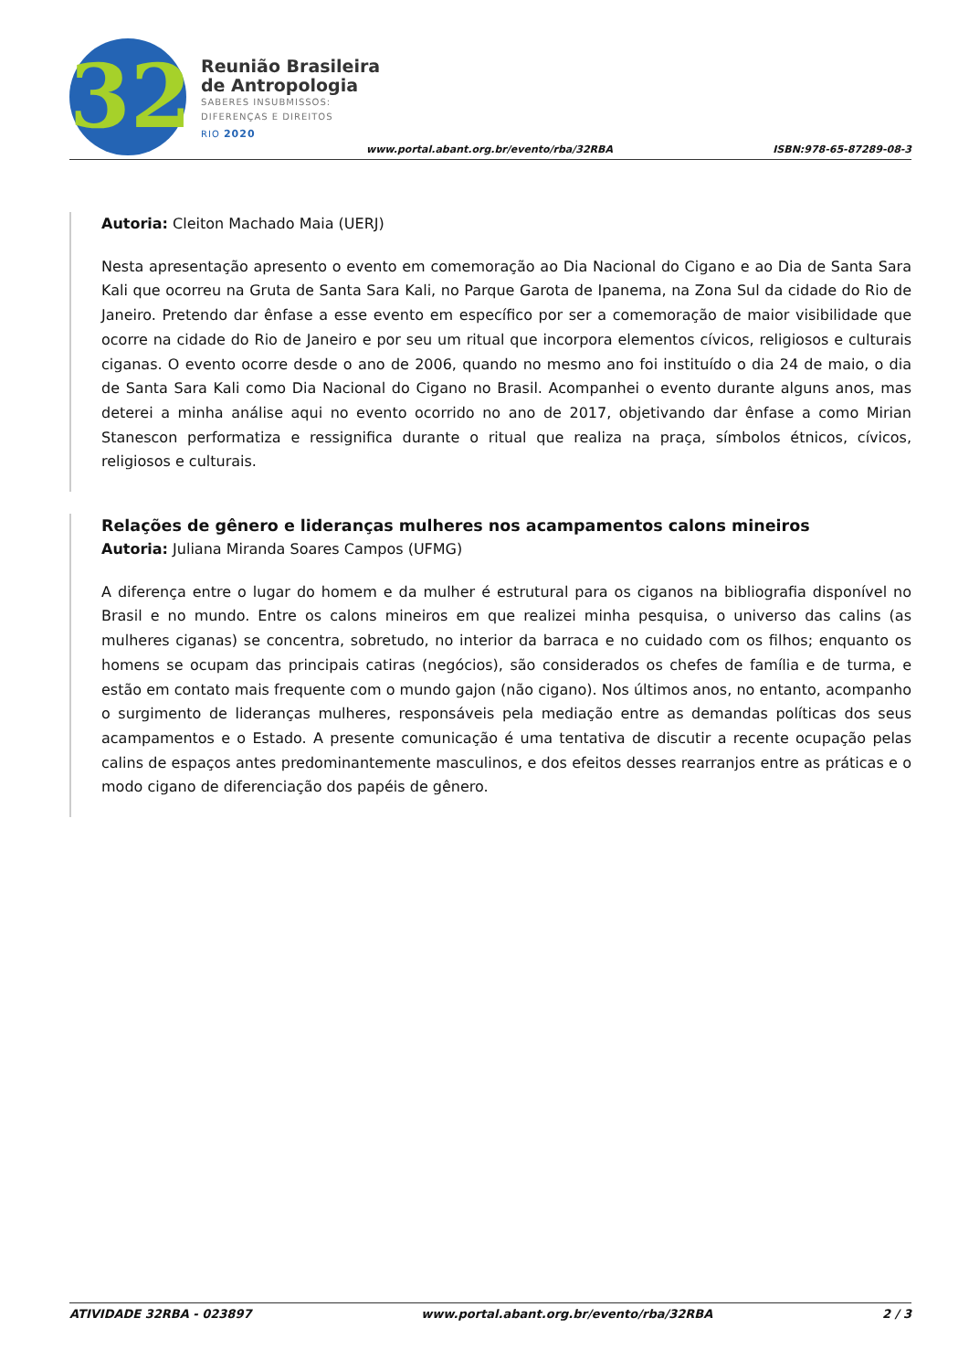32
Reunião Brasileira
de Antropologia
SABERES INSUBMISSOS:
DIFERENÇAS E DIREITOS
RIO 2020
www.portal.abant.org.br/evento/rba/32RBA
ISBN:978-65-87289-08-3
Autoria: Cleiton Machado Maia (UERJ)
Nesta apresentação apresento o evento em comemoração ao Dia Nacional do Cigano e ao Dia de Santa Sara Kali que ocorreu na Gruta de Santa Sara Kali, no Parque Garota de Ipanema, na Zona Sul da cidade do Rio de Janeiro. Pretendo dar ênfase a esse evento em específico por ser a comemoração de maior visibilidade que ocorre na cidade do Rio de Janeiro e por seu um ritual que incorpora elementos cívicos, religiosos e culturais ciganas. O evento ocorre desde o ano de 2006, quando no mesmo ano foi instituído o dia 24 de maio, o dia de Santa Sara Kali como Dia Nacional do Cigano no Brasil. Acompanhei o evento durante alguns anos, mas deterei a minha análise aqui no evento ocorrido no ano de 2017, objetivando dar ênfase a como Mirian Stanescon performatiza e ressignifica durante o ritual que realiza na praça, símbolos étnicos, cívicos, religiosos e culturais.
Relações de gênero e lideranças mulheres nos acampamentos calons mineiros
Autoria: Juliana Miranda Soares Campos (UFMG)
A diferença entre o lugar do homem e da mulher é estrutural para os ciganos na bibliografia disponível no Brasil e no mundo. Entre os calons mineiros em que realizei minha pesquisa, o universo das calins (as mulheres ciganas) se concentra, sobretudo, no interior da barraca e no cuidado com os filhos; enquanto os homens se ocupam das principais catiras (negócios), são considerados os chefes de família e de turma, e estão em contato mais frequente com o mundo gajon (não cigano). Nos últimos anos, no entanto, acompanho o surgimento de lideranças mulheres, responsáveis pela mediação entre as demandas políticas dos seus acampamentos e o Estado. A presente comunicação é uma tentativa de discutir a recente ocupação pelas calins de espaços antes predominantemente masculinos, e dos efeitos desses rearranjos entre as práticas e o modo cigano de diferenciação dos papéis de gênero.
ATIVIDADE 32RBA - 023897 www.portal.abant.org.br/evento/rba/32RBA 2 / 3